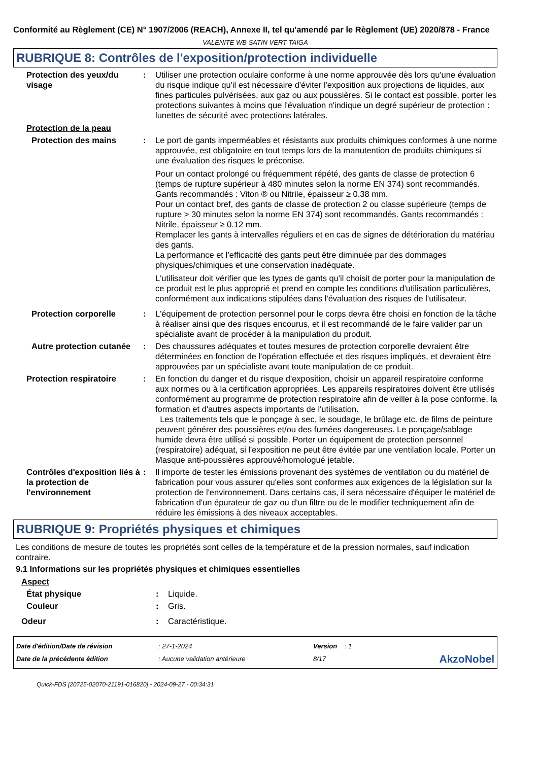Conformité au Règlement (CE) N° 1907/2006 (REACH), Annexe II, tel qu'amendé par le Règlement (UE) 2020/878 - France
VALENITE WB SATIN VERT TAIGA
RUBRIQUE 8: Contrôles de l'exposition/protection individuelle
Protection des yeux/du visage
: Utiliser une protection oculaire conforme à une norme approuvée dès lors qu'une évaluation du risque indique qu'il est nécessaire d'éviter l'exposition aux projections de liquides, aux fines particules pulvérisées, aux gaz ou aux poussières. Si le contact est possible, porter les protections suivantes à moins que l'évaluation n'indique un degré supérieur de protection : lunettes de sécurité avec protections latérales.
Protection de la peau
Protection des mains : Le port de gants imperméables et résistants aux produits chimiques conformes à une norme approuvée, est obligatoire en tout temps lors de la manutention de produits chimiques si une évaluation des risques le préconise.
Pour un contact prolongé ou fréquemment répété, des gants de classe de protection 6 (temps de rupture supérieur à 480 minutes selon la norme EN 374) sont recommandés. Gants recommandés : Viton ® ou Nitrile, épaisseur ≥ 0.38 mm.
Pour un contact bref, des gants de classe de protection 2 ou classe supérieure (temps de rupture > 30 minutes selon la norme EN 374) sont recommandés. Gants recommandés : Nitrile, épaisseur ≥ 0.12 mm.
Remplacer les gants à intervalles réguliers et en cas de signes de détérioration du matériau des gants.
La performance et l’efficacité des gants peut être diminuée par des dommages physiques/chimiques et une conservation inadéquate.
L'utilisateur doit vérifier que les types de gants qu'il choisit de porter pour la manipulation de ce produit est le plus approprié et prend en compte les conditions d'utilisation particulières, conformément aux indications stipulées dans l'évaluation des risques de l'utilisateur.
Protection corporelle : L'équipement de protection personnel pour le corps devra être choisi en fonction de la tâche à réaliser ainsi que des risques encourus, et il est recommandé de le faire valider par un spécialiste avant de procéder à la manipulation du produit.
Autre protection cutanée
: Des chaussures adéquates et toutes mesures de protection corporelle devraient être déterminées en fonction de l'opération effectuée et des risques impliqués, et devraient être approuvées par un spécialiste avant toute manipulation de ce produit.
Protection respiratoire : En fonction du danger et du risque d'exposition, choisir un appareil respiratoire conforme aux normes ou à la certification appropriées. Les appareils respiratoires doivent être utilisés conformément au programme de protection respiratoire afin de veiller à la pose conforme, la formation et d'autres aspects importants de l'utilisation.
Les traitements tels que le ponçage à sec, le soudage, le brûlage etc. de films de peinture peuvent générer des poussières et/ou des fumées dangereuses. Le ponçage/sablage humide devra être utilisé si possible. Porter un équipement de protection personnel (respiratoire) adéquat, si l'exposition ne peut être évitée par une ventilation locale. Porter un Masque anti-poussières approuvé/homologué jetable.
Contrôles d'exposition liés à la protection de l'environnement
: Il importe de tester les émissions provenant des systèmes de ventilation ou du matériel de fabrication pour vous assurer qu'elles sont conformes aux exigences de la législation sur la protection de l'environnement. Dans certains cas, il sera nécessaire d'équiper le matériel de fabrication d'un épurateur de gaz ou d'un filtre ou de le modifier techniquement afin de réduire les émissions à des niveaux acceptables.
RUBRIQUE 9: Propriétés physiques et chimiques
Les conditions de mesure de toutes les propriétés sont celles de la température et de la pression normales, sauf indication contraire.
9.1 Informations sur les propriétés physiques et chimiques essentielles
Aspect
État physique : Liquide.
Couleur : Gris.
Odeur : Caractéristique.
Date d'édition/Date de révision: 27-1-2024 Version : 1
Date de la précédente édition: Aucune validation antérieure 8/17 AkzoNobel
Quick-FDS [20725-02070-21191-016820] - 2024-09-27 - 00:34:31